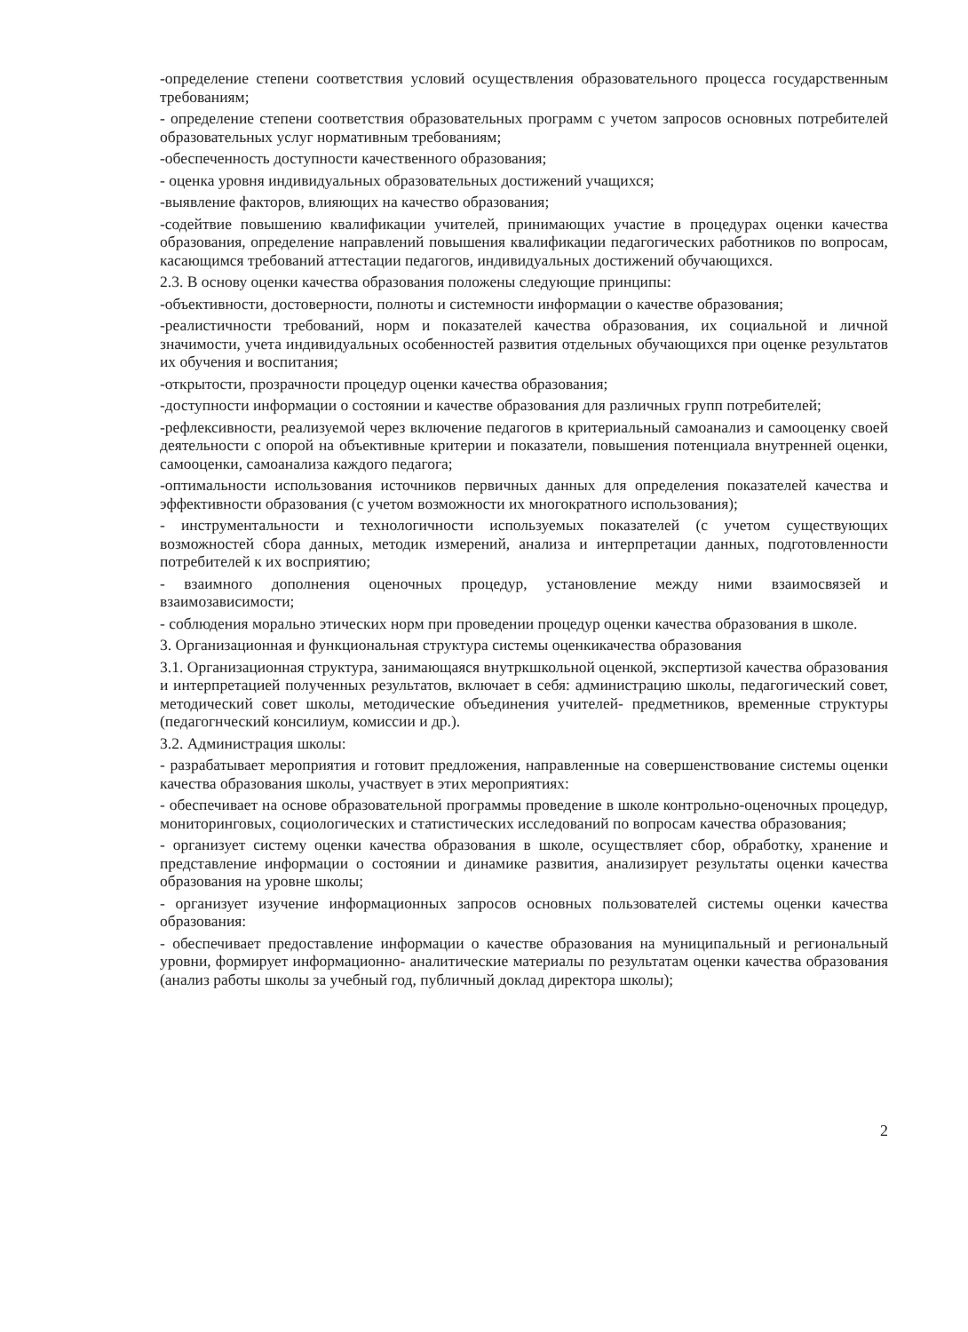-определение степени соответствия условий осуществления образовательного процесса государственным требованиям;
- определение степени соответствия образовательных программ с учетом запросов основных потребителей образовательных услуг нормативным требованиям;
-обеспеченность доступности качественного образования;
- оценка уровня индивидуальных образовательных достижений учащихся;
-выявление факторов, влияющих на качество образования;
-содейтвие повышению квалификации учителей, принимающих участие в процедурах оценки качества образования, определение направлений повышения квалификации педагогических работников по вопросам, касающимся требований аттестации педагогов, индивидуальных достижений обучающихся.
2.3. В основу оценки качества образования положены следующие принципы:
-объективности, достоверности, полноты и системности информации о качестве образования;
-реалистичности требований, норм и показателей качества образования, их социальной и личной значимости, учета индивидуальных особенностей развития отдельных обучающихся при оценке результатов их обучения и воспитания;
-открытости, прозрачности процедур оценки качества образования;
-доступности информации о состоянии и качестве образования для различных групп потребителей;
-рефлексивности, реализуемой через включение педагогов в критериальный самоанализ и самооценку своей деятельности с опорой на объективные критерии и показатели, повышения потенциала внутренней оценки, самооценки, самоанализа каждого педагога;
-оптимальности использования источников первичных данных для определения показателей качества и эффективности образования (с учетом возможности их многократного использования);
- инструментальности и технологичности используемых показателей (с учетом существующих возможностей сбора данных, методик измерений, анализа и интерпретации данных, подготовленности потребителей к их восприятию;
- взаимного дополнения оценочных процедур, установление между ними взаимосвязей и взаимозависимости;
- соблюдения морально этических норм при проведении процедур оценки качества образования в школе.
3. Организационная и функциональная структура системы оценкикачества образования
3.1. Организационная структура, занимающаяся внутркшкольной оценкой, экспертизой качества образования и интерпретацией полученных результатов, включает в себя: администрацию школы, педагогический совет, методический совет школы, методические объединения учителей- предметников, временные структуры (педагогнческий консилиум, комиссии и др.).
3.2. Администрация школы:
- разрабатывает мероприятия и готовит предложения, направленные на совершенствование системы оценки качества образования школы, участвует в этих мероприятиях:
- обеспечивает на основе образовательной программы проведение в школе контрольно-оценочных процедур, мониторинговых, социологических и статистических исследований по вопросам качества образования;
- организует систему оценки качества образования в школе, осуществляет сбор, обработку, хранение и представление информации о состоянии и динамике развития, анализирует результаты оценки качества образования на уровне школы;
- организует изучение информационных запросов основных пользователей системы оценки качества образования:
- обеспечивает предоставление информации о качестве образования на муниципальный и региональный уровни, формирует информационно- аналитические материалы по результатам оценки качества образования (анализ работы школы за учебный год, публичный доклад директора школы);
2